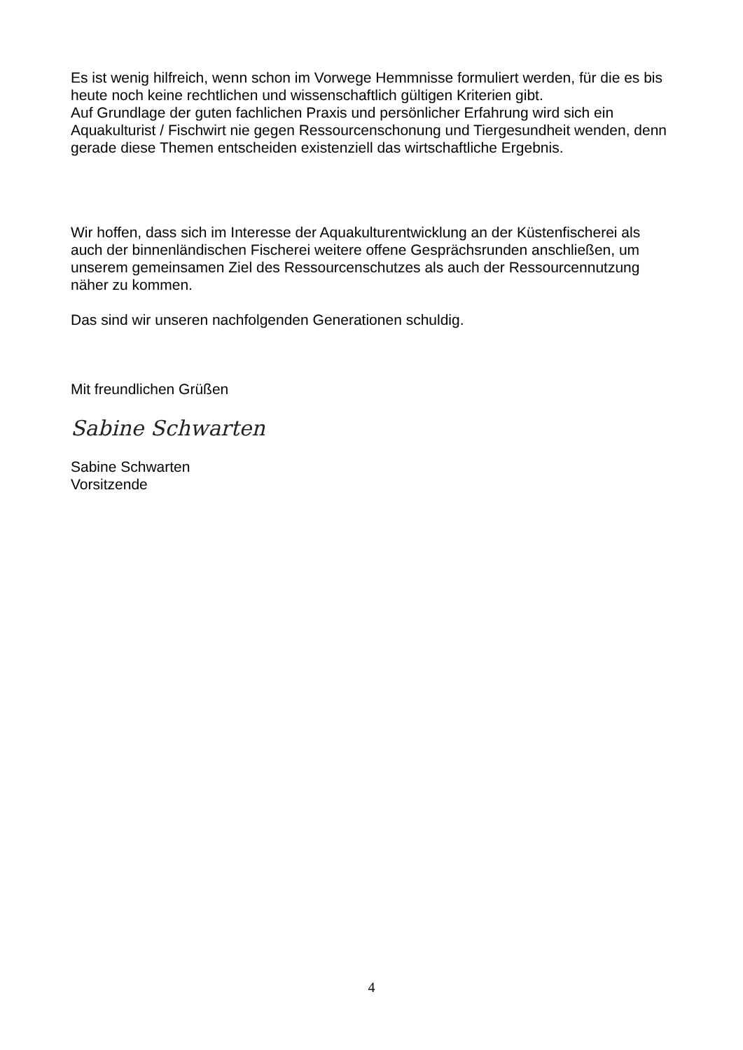Es ist wenig hilfreich, wenn schon im Vorwege Hemmnisse formuliert werden, für die es bis heute noch keine rechtlichen und wissenschaftlich gültigen Kriterien gibt.
Auf Grundlage der guten fachlichen Praxis und persönlicher Erfahrung wird sich ein Aquakulturist / Fischwirt nie gegen Ressourcenschonung und Tiergesundheit wenden, denn gerade diese Themen entscheiden existenziell das wirtschaftliche Ergebnis.
Wir hoffen, dass sich im Interesse der Aquakulturentwicklung an der Küstenfischerei als auch der binnenländischen Fischerei weitere offene Gesprächsrunden anschließen, um unserem gemeinsamen Ziel des Ressourcenschutzes als auch der Ressourcennutzung näher zu kommen.
Das sind wir unseren nachfolgenden Generationen schuldig.
Mit freundlichen Grüßen
Sabine Schwarten
Sabine Schwarten
Vorsitzende
4